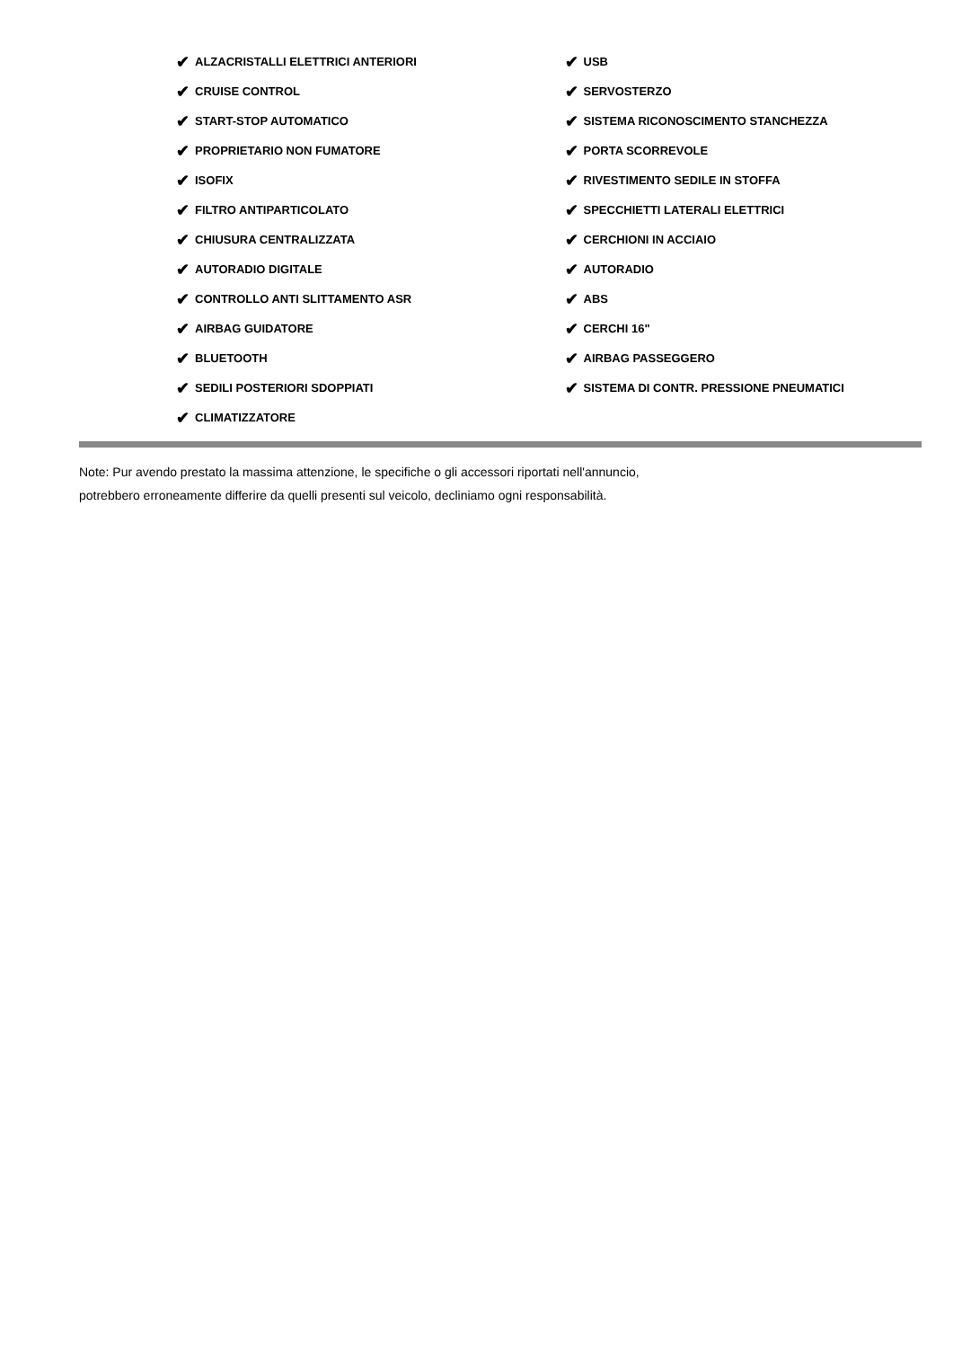✔ ALZACRISTALLI ELETTRICI ANTERIORI
✔ CRUISE CONTROL
✔ START-STOP AUTOMATICO
✔ PROPRIETARIO NON FUMATORE
✔ ISOFIX
✔ FILTRO ANTIPARTICOLATO
✔ CHIUSURA CENTRALIZZATA
✔ AUTORADIO DIGITALE
✔ CONTROLLO ANTI SLITTAMENTO ASR
✔ AIRBAG GUIDATORE
✔ BLUETOOTH
✔ SEDILI POSTERIORI SDOPPIATI
✔ CLIMATIZZATORE
✔ USB
✔ SERVOSTERZO
✔ SISTEMA RICONOSCIMENTO STANCHEZZA
✔ PORTA SCORREVOLE
✔ RIVESTIMENTO SEDILE IN STOFFA
✔ SPECCHIETTI LATERALI ELETTRICI
✔ CERCHIONI IN ACCIAIO
✔ AUTORADIO
✔ ABS
✔ CERCHI 16"
✔ AIRBAG PASSEGGERO
✔ SISTEMA DI CONTR. PRESSIONE PNEUMATICI
Note: Pur avendo prestato la massima attenzione, le specifiche o gli accessori riportati nell'annuncio,
potrebbero erroneamente differire da quelli presenti sul veicolo, decliniamo ogni responsabilità.